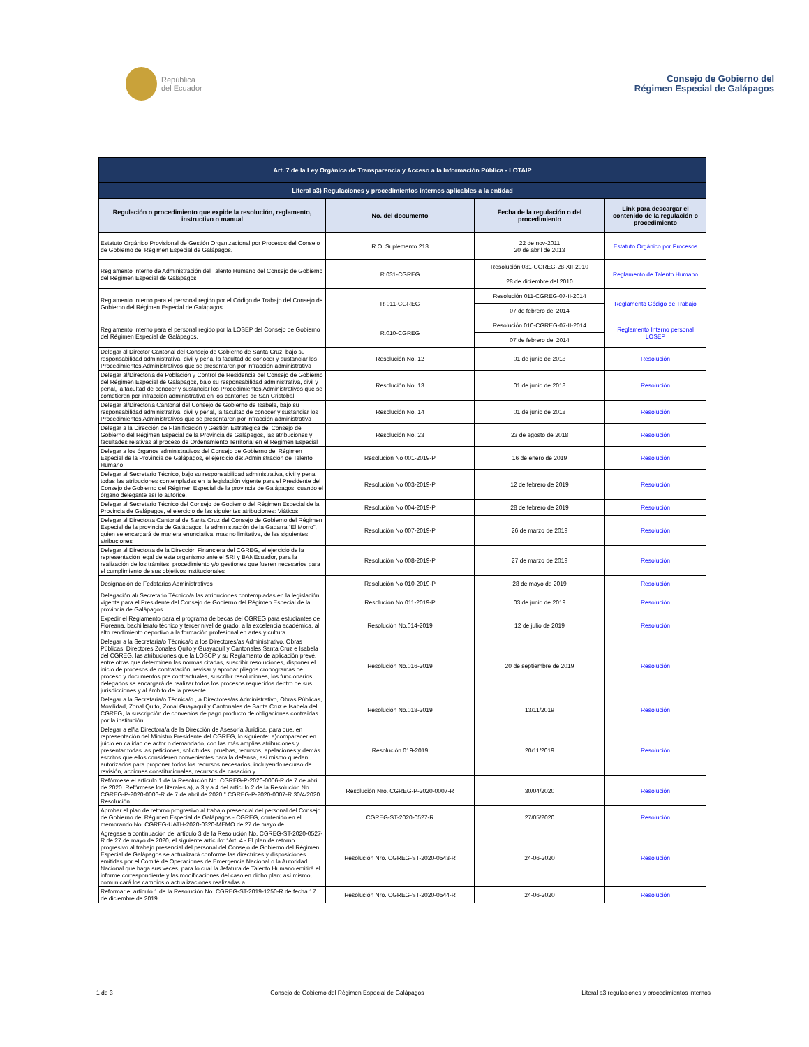República
del Ecuador
Consejo de Gobierno del
Régimen Especial de Galápagos
| Art. 7 de la Ley Orgánica de Transparencia y Acceso a la Información Pública - LOTAIP | | | |
| Literal a3) Regulaciones y procedimientos internos aplicables a la entidad | | | |
| Regulación o procedimiento que expide la resolución, reglamento, instructivo o manual | No. del documento | Fecha de la regulación o del procedimiento | Link para descargar el contenido de la regulación o procedimiento |
| Estatuto Orgánico Provisional de Gestión Organizacional por Procesos del Consejo de Gobierno del Régimen Especial de Galápagos. | R.O. Suplemento 213 | 22 de nov-2011 20 de abril de 2013 | Estatuto Orgánico por Procesos |
| Reglamento Interno de Administración del Talento Humano del Consejo de Gobierno del Régimen Especial de Galápagos | R.031-CGREG | Resolución 031-CGREG-28-XII-2010 | Reglamento de Talento Humano |
| | | 28 de diciembre del 2010 | |
| Reglamento Interno para el personal regido por el Código de Trabajo del Consejo de Gobierno del Régimen Especial de Galápagos. | R-011-CGREG | Resolución 011-CGREG-07-II-2014 | Reglamento Código de Trabajo |
| | | 07 de febrero del 2014 | |
| Reglamento Interno para el personal regido por la LOSEP del Consejo de Gobierno del Régimen Especial de Galápagos. | R.010-CGREG | Resolución 010-CGREG-07-II-2014 | Reglamento Interno personal LOSEP |
| | | 07 de febrero del 2014 | |
| Delegar al Director Cantonal del Consejo de Gobierno de Santa Cruz, bajo su responsabilidad administrativa, civil y pena, la facultad de conocer y sustanciar los Procedimientos Administrativos que se presentaren por infracción administrativa | Resolución No. 12 | 01 de junio de 2018 | Resolución |
| Delegar al/Director/a de Población y Control de Residencia del Consejo de Gobierno del Régimen Especial de Galápagos, bajo su responsabilidad administrativa, civil y penal, la facultad de conocer y sustanciar los Procedimientos Administrativos que se cometieren por infracción administrativa en los cantones de San Cristóbal | Resolución No. 13 | 01 de junio de 2018 | Resolución |
| Delegar al/Director/a Cantonal del Consejo de Gobierno de Isabela, bajo su responsabilidad administrativa, civil y penal, la facultad de conocer y sustanciar los Procedimientos Administrativos que se presentaren por infracción administrativa | Resolución No. 14 | 01 de junio de 2018 | Resolución |
| Delegar a la Dirección de Planificación y Gestión Estratégica del Consejo de Gobierno del Régimen Especial de la Provincia de Galápagos, las atribuciones y facultades relativas al proceso de Ordenamiento Territorial en el Régimen Especial | Resolución No. 23 | 23 de agosto de 2018 | Resolución |
| Delegar a los órganos administrativos del Consejo de Gobierno del Régimen Especial de la Provincia de Galápagos, el ejercicio de: Administración de Talento Humano | Resolución No 001-2019-P | 16 de enero de 2019 | Resolución |
| Delegar al Secretario Técnico, bajo su responsabilidad administrativa, civil y penal todas las atribuciones contempladas en la legislación vigente para el Presidente del Consejo de Gobierno del Régimen Especial de la provincia de Galápagos, cuando el órgano delegante así lo autorice. | Resolución No 003-2019-P | 12 de febrero de 2019 | Resolución |
| Delegar al Secretario Técnico del Consejo de Gobierno del Régimen Especial de la Provincia de Galápagos, el ejercicio de las siguientes atribuciones: Viáticos | Resolución No 004-2019-P | 28 de febrero de 2019 | Resolución |
| Delegar al Director/a Cantonal de Santa Cruz del Consejo de Gobierno del Régimen Especial de la provincia de Galápagos, la administración de la Gabarra “El Morro”, quien se encargará de manera enunciativa, mas no limitativa, de las siguientes atribuciones | Resolución No 007-2019-P | 26 de marzo de 2019 | Resolución |
| Delegar al Director/a de la Dirección Financiera del CGREG, el ejercicio de la representación legal de este organismo ante el SRI y BANEcuador, para la realización de los trámites, procedimiento y/o gestiones que fueren necesarios para el cumplimiento de sus objetivos institucionales | Resolución No 008-2019-P | 27 de marzo de 2019 | Resolución |
| Designación de Fedatarios Administrativos | Resolución No 010-2019-P | 28 de mayo de 2019 | Resolución |
| Delegación al/ Secretario Técnico/a las atribuciones contempladas en la legislación vigente para el Presidente del Consejo de Gobierno del Régimen Especial de la provincia de Galápagos | Resolución No 011-2019-P | 03 de junio de 2019 | Resolución |
| Expedir el Reglamento para el programa de becas del CGREG para estudiantes de Floreana, bachillerato técnico y tercer nivel de grado, a la excelencia académica, al alto rendimiento deportivo a la formación profesional en artes y cultura | Resolución No.014-2019 | 12 de julio de 2019 | Resolución |
| Delegar a la Secretaria/o Técnica/o a los Directores/as Administrativo, Obras Públicas, Directores Zonales Quito y Guayaquil y Cantonales Santa Cruz e Isabela del CGREG, las atribuciones que la LOSCP y su Reglamento de aplicación prevé, entre otras que determinen las normas citadas, suscribir resoluciones, disponer el inicio de procesos de contratación, revisar y aprobar pliegos cronogramas de proceso y documentos pre contractuales, suscribir resoluciones, los funcionarios delegados se encargará de realizar todos los procesos requeridos dentro de sus jurisdicciones y al ámbito de la presente | Resolución No.016-2019 | 20 de septiembre de 2019 | Resolución |
| Delegar a la Secretaria/o Técnica/o , a Directores/as Administrativo, Obras Públicas, Movilidad, Zonal Quito, Zonal Guayaquil y Cantonales de Santa Cruz e Isabela del CGREG, la suscripción de convenios de pago producto de obligaciones contraídas por la institución. | Resolución No.018-2019 | 13/11/2019 | Resolución |
| Delegar a el/la Directora/a de la Dirección de Asesoría Jurídica, para que, en representación del Ministro Presidente del CGREG, lo siguiente: a)comparecer en juicio en calidad de actor o demandado, con las más amplias atribuciones y presentar todas las peticiones, solicitudes, pruebas, recursos, apelaciones y demás escritos que ellos consideren convenientes para la defensa, así mismo quedan autorizados para proponer todos los recursos necesarios, incluyendo recurso de revisión, acciones constitucionales, recursos de casación y | Resolución 019-2019 | 20/11/2019 | Resolución |
| Refórmese el artículo 1 de la Resolución No. CGREG-P-2020-0006-R de 7 de abril de 2020. Refórmese los literales a), a.3 y a.4 del artículo 2 de la Resolución No. CGREG-P-2020-0006-R de 7 de abril de 2020,” CGREG-P-2020-0007-R 30/4/2020 Resolución | Resolución Nro. CGREG-P-2020-0007-R | 30/04/2020 | Resolución |
| Aprobar el plan de retorno progresivo al trabajo presencial del personal del Consejo de Gobierno del Régimen Especial de Galápagos - CGREG, contenido en el memorando No. CGREG-UATH-2020-0320-MEMO de 27 de mayo de | CGREG-ST-2020-0527-R | 27/05/2020 | Resolución |
| Agregase a continuación del artículo 3 de la Resolución No. CGREG-ST-2020-0527-R de 27 de mayo de 2020, el siguiente artículo: “Art. 4.- El plan de retorno progresivo al trabajo presencial del personal del Consejo de Gobierno del Régimen Especial de Galápagos se actualizará conforme las directrices y disposiciones emitidas por el Comité de Operaciones de Emergencia Nacional o la Autoridad Nacional que haga sus veces, para lo cual la Jefatura de Talento Humano emitirá el informe correspondiente y las modificaciones del caso en dicho plan; así mismo, comunicará los cambios o actualizaciones realizadas a | Resolución Nro. CGREG-ST-2020-0543-R | 24-06-2020 | Resolución |
| Reformar el artículo 1 de la Resolución No. CGREG-ST-2019-1250-R de fecha 17 de diciembre de 2019 | Resolución Nro. CGREG-ST-2020-0544-R | 24-06-2020 | Resolución |
1 de 3 Consejo de Gobierno del Régimen Especial de Galápagos Literal a3 regulaciones y procedimientos internos